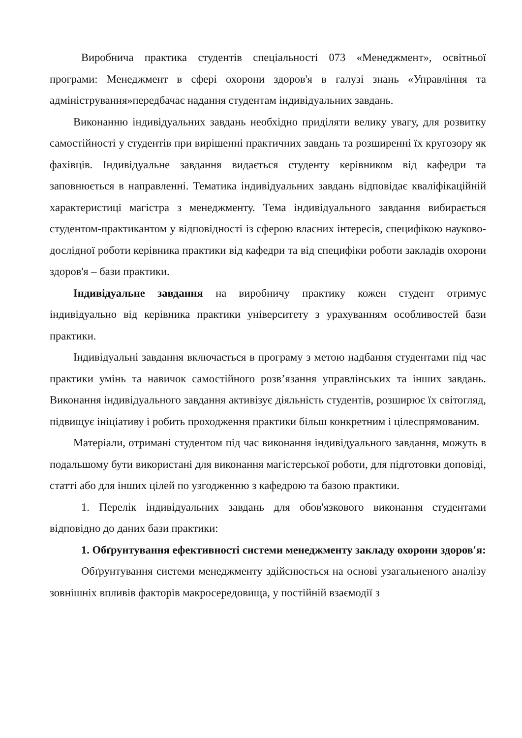Виробнича практика студентів спеціальності 073 «Менеджмент», освітньої програми: Менеджмент в сфері охорони здоров'я в галузі знань «Управління та адміністрування»передбачає надання студентам індивідуальних завдань.
Виконанню індивідуальних завдань необхідно приділяти велику увагу, для розвитку самостійності у студентів при вирішенні практичних завдань та розширенні їх кругозору як фахівців. Індивідуальне завдання видається студенту керівником від кафедри та заповнюється в направленні. Тематика індивідуальних завдань відповідає кваліфікаційній характеристиці магістра з менеджменту. Тема індивідуального завдання вибирається студентом-практикантом у відповідності із сферою власних інтересів, специфікою науково-дослідної роботи керівника практики від кафедри та від специфіки роботи закладів охорони здоров'я – бази практики.
Індивідуальне завдання на виробничу практику кожен студент отримує індивідуально від керівника практики університету з урахуванням особливостей бази практики.
Індивідуальні завдання включається в програму з метою надбання студентами під час практики умінь та навичок самостійного розв’язання управлінських та інших завдань. Виконання індивідуального завдання активізує діяльність студентів, розширює їх світогляд, підвищує ініціативу і робить проходження практики більш конкретним і цілеспрямованим.
Матеріали, отримані студентом під час виконання індивідуального завдання, можуть в подальшому бути використані для виконання магістерської роботи, для підготовки доповіді, статті або для інших цілей по узгодженню з кафедрою та базою практики.
1. Перелік індивідуальних завдань для обов'язкового виконання студентами відповідно до даних бази практики:
1. Обґрунтування ефективності системи менеджменту закладу охорони здоров'я:
Обґрунтування системи менеджменту здійснюється на основі узагальненого аналізу зовнішніх впливів факторів макросередовища, у постійній взаємодії з